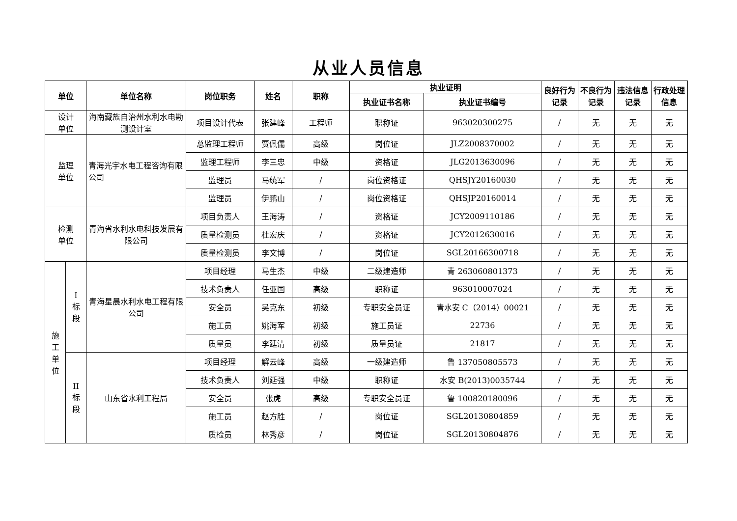从业人员信息
| 单位 | | 单位名称 | 岗位职务 | 姓名 | 职称 | 执业证明 | | 良好行为记录 | 不良行为记录 | 违法信息记录 | 行政处理信息 |
| --- | --- | --- | --- | --- | --- | --- | --- | --- | --- | --- | --- |
| | | | | | | 执业证书名称 | 执业证书编号 | | | | |
| 设计 单位 | | 海南藏族自治州水利水电勘测设计室 | 项目设计代表 | 张建峰 | 工程师 | 职称证 | 963020300275 | / | 无 | 无 | 无 |
| 监理 单位 | | 青海光宇水电工程咨询有限公司 | 总监理工程师 | 贾佩儒 | 高级 | 岗位证 | JLZ2008370002 | / | 无 | 无 | 无 |
| | | | 监理工程师 | 李三忠 | 中级 | 资格证 | JLG2013630096 | / | 无 | 无 | 无 |
| | | | 监理员 | 马统军 | / | 岗位资格证 | QHSJY20160030 | / | 无 | 无 | 无 |
| | | | 监理员 | 伊鹏山 | / | 岗位资格证 | QHSJP20160014 | / | 无 | 无 | 无 |
| 检测 单位 | | 青海省水利水电科技发展有限公司 | 项目负责人 | 王海涛 | / | 资格证 | JCY2009110186 | / | 无 | 无 | 无 |
| | | | 质量检测员 | 杜宏庆 | / | 资格证 | JCY2012630016 | / | 无 | 无 | 无 |
| | | | 质量检测员 | 李文博 | / | 岗位证 | SGL20166300718 | / | 无 | 无 | 无 |
| 施 工 单 位 | I 标 段 | 青海星晨水利水电工程有限公司 | 项目经理 | 马生杰 | 中级 | 二级建造师 | 青 263060801373 | / | 无 | 无 | 无 |
| | | | 技术负责人 | 任亚国 | 高级 | 职称证 | 963010007024 | / | 无 | 无 | 无 |
| | | | 安全员 | 吴克东 | 初级 | 专职安全员证 | 青水安 C（2014）00021 | / | 无 | 无 | 无 |
| | | | 施工员 | 姚海军 | 初级 | 施工员证 | 22736 | / | 无 | 无 | 无 |
| | | | 质量员 | 李延清 | 初级 | 质量员证 | 21817 | / | 无 | 无 | 无 |
| | II 标 段 | 山东省水利工程局 | 项目经理 | 解云峰 | 高级 | 一级建造师 | 鲁 137050805573 | / | 无 | 无 | 无 |
| | | | 技术负责人 | 刘延强 | 中级 | 职称证 | 水安 B(2013)0035744 | / | 无 | 无 | 无 |
| | | | 安全员 | 张虎 | 高级 | 专职安全员证 | 鲁 100820180096 | / | 无 | 无 | 无 |
| | | | 施工员 | 赵方胜 | / | 岗位证 | SGL20130804859 | / | 无 | 无 | 无 |
| | | | 质检员 | 林秀彦 | / | 岗位证 | SGL20130804876 | / | 无 | 无 | 无 |